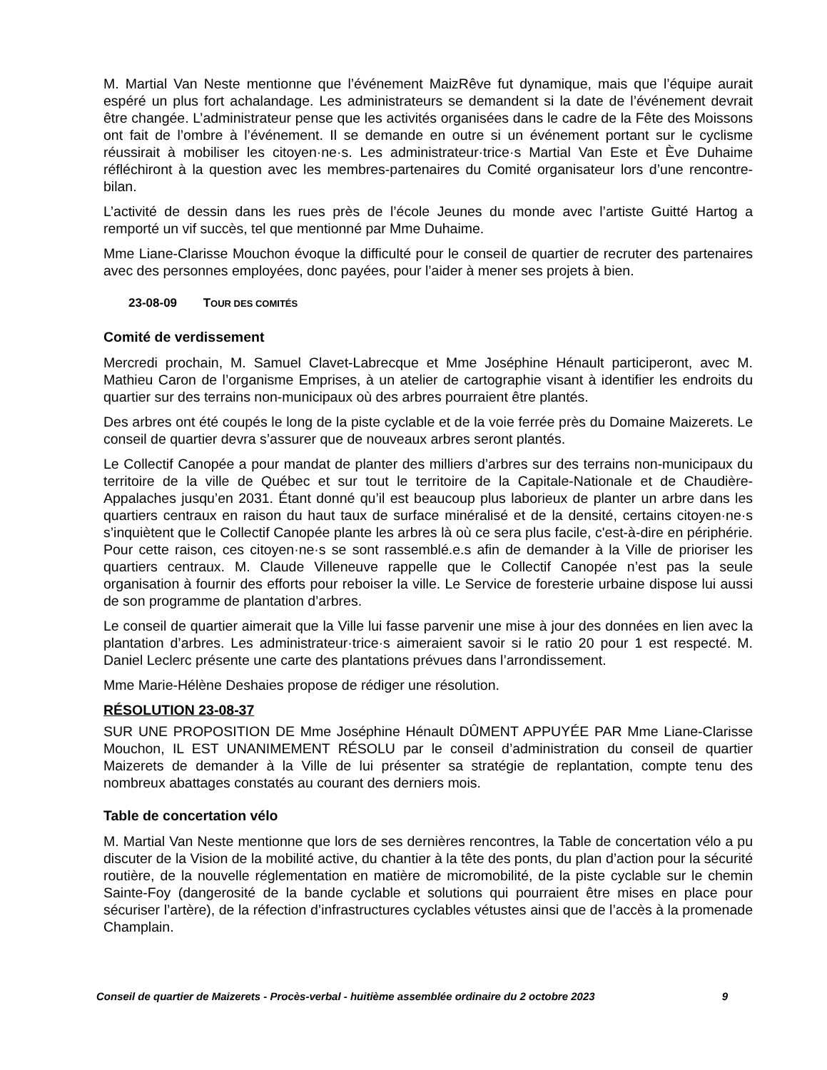M. Martial Van Neste mentionne que l’événement MaizRêve fut dynamique, mais que l’équipe aurait espéré un plus fort achalandage. Les administrateurs se demandent si la date de l’événement devrait être changée. L’administrateur pense que les activités organisées dans le cadre de la Fête des Moissons ont fait de l’ombre à l’événement. Il se demande en outre si un événement portant sur le cyclisme réussirait à mobiliser les citoyen·ne·s. Les administrateur·trice·s Martial Van Este et Ève Duhaime réfléchiront à la question avec les membres-partenaires du Comité organisateur lors d’une rencontre-bilan.
L’activité de dessin dans les rues près de l’école Jeunes du monde avec l’artiste Guitté Hartog a remporté un vif succès, tel que mentionné par Mme Duhaime.
Mme Liane-Clarisse Mouchon évoque la difficulté pour le conseil de quartier de recruter des partenaires avec des personnes employées, donc payées, pour l’aider à mener ses projets à bien.
23-08-09 TOUR DES COMITÉS
Comité de verdissement
Mercredi prochain, M. Samuel Clavet-Labrecque et Mme Joséphine Hénault participeront, avec M. Mathieu Caron de l’organisme Emprises, à un atelier de cartographie visant à identifier les endroits du quartier sur des terrains non-municipaux où des arbres pourraient être plantés.
Des arbres ont été coupés le long de la piste cyclable et de la voie ferrée près du Domaine Maizerets. Le conseil de quartier devra s’assurer que de nouveaux arbres seront plantés.
Le Collectif Canopée a pour mandat de planter des milliers d’arbres sur des terrains non-municipaux du territoire de la ville de Québec et sur tout le territoire de la Capitale-Nationale et de Chaudière-Appalaches jusqu’en 2031. Étant donné qu’il est beaucoup plus laborieux de planter un arbre dans les quartiers centraux en raison du haut taux de surface minéralisé et de la densité, certains citoyen·ne·s s’inquiètent que le Collectif Canopée plante les arbres là où ce sera plus facile, c'est-à-dire en périphérie. Pour cette raison, ces citoyen·ne·s se sont rassemblé.e.s afin de demander à la Ville de prioriser les quartiers centraux. M. Claude Villeneuve rappelle que le Collectif Canopée n’est pas la seule organisation à fournir des efforts pour reboiser la ville. Le Service de foresterie urbaine dispose lui aussi de son programme de plantation d’arbres.
Le conseil de quartier aimerait que la Ville lui fasse parvenir une mise à jour des données en lien avec la plantation d’arbres. Les administrateur·trice·s aimeraient savoir si le ratio 20 pour 1 est respecté. M. Daniel Leclerc présente une carte des plantations prévues dans l’arrondissement.
Mme Marie-Hélène Deshaies propose de rédiger une résolution.
RÉSOLUTION 23-08-37
SUR UNE PROPOSITION DE Mme Joséphine Hénault DÛMENT APPUYÉE PAR Mme Liane-Clarisse Mouchon, IL EST UNANIMEMENT RÉSOLU par le conseil d’administration du conseil de quartier Maizerets de demander à la Ville de lui présenter sa stratégie de replantation, compte tenu des nombreux abattages constatés au courant des derniers mois.
Table de concertation vélo
M. Martial Van Neste mentionne que lors de ses dernières rencontres, la Table de concertation vélo a pu discuter de la Vision de la mobilité active, du chantier à la tête des ponts, du plan d’action pour la sécurité routière, de la nouvelle réglementation en matière de micromobilité, de la piste cyclable sur le chemin Sainte-Foy (dangerosité de la bande cyclable et solutions qui pourraient être mises en place pour sécuriser l’artère), de la réfection d’infrastructures cyclables vétustes ainsi que de l’accès à la promenade Champlain.
Conseil de quartier de Maizerets - Procès-verbal - huitième assemblée ordinaire du 2 octobre 2023 9